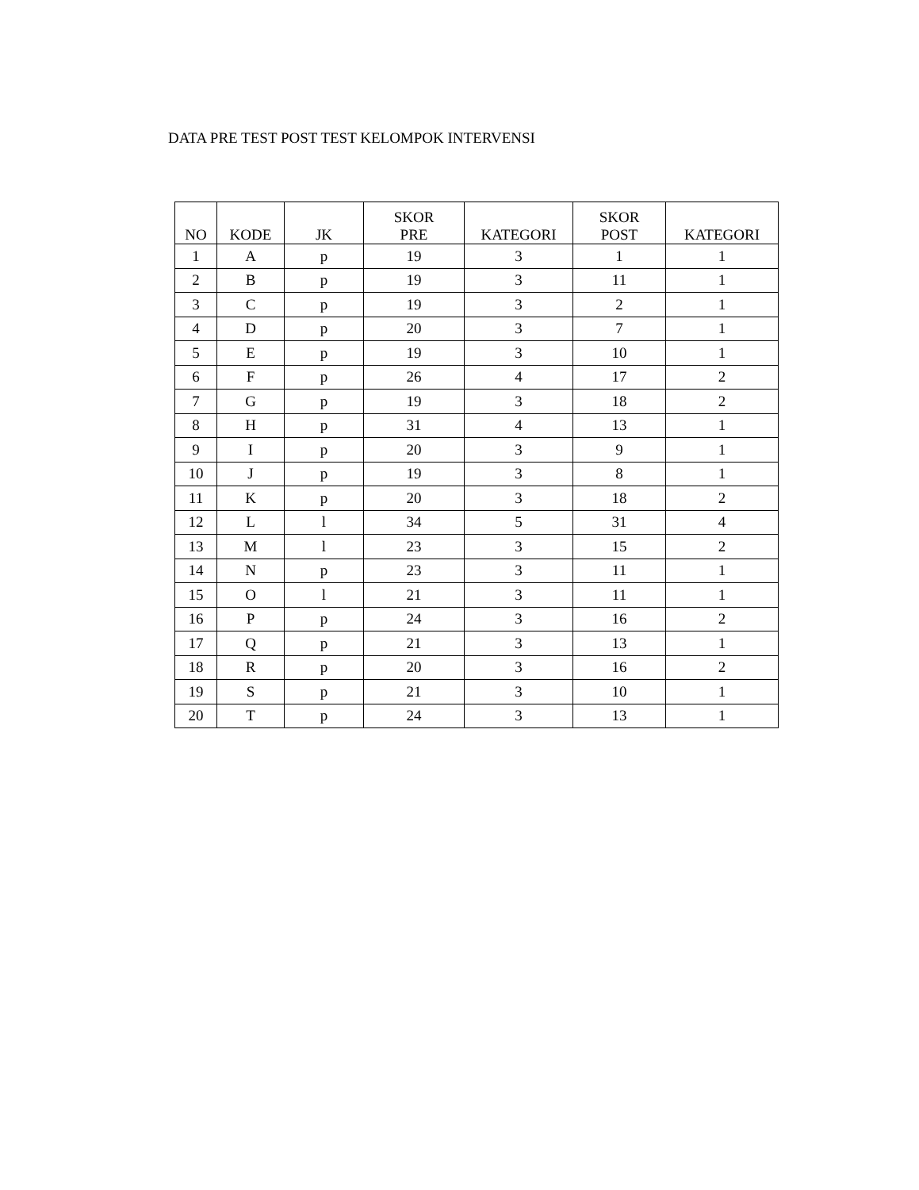DATA PRE TEST POST TEST KELOMPOK INTERVENSI
| NO | KODE | JK | SKOR PRE | KATEGORI | SKOR POST | KATEGORI |
| --- | --- | --- | --- | --- | --- | --- |
| 1 | A | p | 19 | 3 | 1 | 1 |
| 2 | B | p | 19 | 3 | 11 | 1 |
| 3 | C | p | 19 | 3 | 2 | 1 |
| 4 | D | p | 20 | 3 | 7 | 1 |
| 5 | E | p | 19 | 3 | 10 | 1 |
| 6 | F | p | 26 | 4 | 17 | 2 |
| 7 | G | p | 19 | 3 | 18 | 2 |
| 8 | H | p | 31 | 4 | 13 | 1 |
| 9 | I | p | 20 | 3 | 9 | 1 |
| 10 | J | p | 19 | 3 | 8 | 1 |
| 11 | K | p | 20 | 3 | 18 | 2 |
| 12 | L | l | 34 | 5 | 31 | 4 |
| 13 | M | l | 23 | 3 | 15 | 2 |
| 14 | N | p | 23 | 3 | 11 | 1 |
| 15 | O | l | 21 | 3 | 11 | 1 |
| 16 | P | p | 24 | 3 | 16 | 2 |
| 17 | Q | p | 21 | 3 | 13 | 1 |
| 18 | R | p | 20 | 3 | 16 | 2 |
| 19 | S | p | 21 | 3 | 10 | 1 |
| 20 | T | p | 24 | 3 | 13 | 1 |